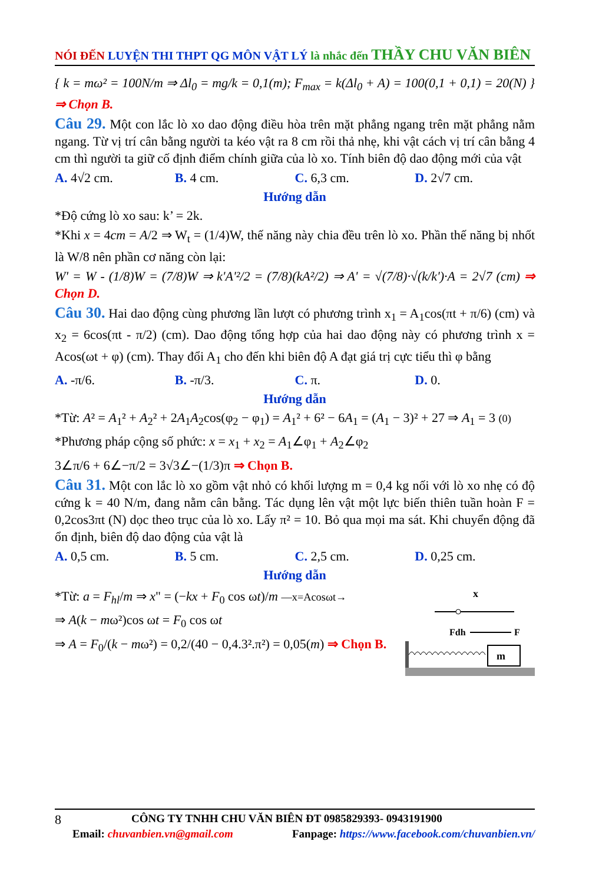NÓI ĐẾN LUYỆN THI THPT QG MÔN VẬT LÝ là nhắc đến THẦY CHU VĂN BIÊN
{ k = mω² = 100N/m ⇒ Δl<sub>0</sub> = mg/k = 0,1(m); F<sub>max</sub> = k(Δl<sub>0</sub> + A) = 100(0,1 + 0,1) = 20(N) } ⇒ Chọn B.
Câu 29. Một con lắc lò xo dao động điều hòa trên mặt phẳng ngang trên mặt phẳng nằm ngang. Từ vị trí cân bằng người ta kéo vật ra 8 cm rồi thả nhẹ, khi vật cách vị trí cân bằng 4 cm thì người ta giữ cố định điểm chính giữa của lò xo. Tính biên độ dao động mới của vật
A. 4√2 cm. B. 4 cm. C. 6,3 cm. D. 2√7 cm.
Hướng dẫn
*Độ cứng lò xo sau: k’ = 2k.
*Khi x = 4cm = A/2 ⇒ W<sub>t</sub> = (1/4)W, thế năng này chia đều trên lò xo. Phần thế năng bị nhốt là W/8 nên phần cơ năng còn lại:
W' = W - (1/8)W = (7/8)W ⇒ k'A'²/2 = (7/8)(kA²/2) ⇒ A' = √(7/8)·√(k/k')·A = 2√7 (cm) ⇒ Chọn D.
Câu 30. Hai dao động cùng phương lần lượt có phương trình x<sub>1</sub> = A<sub>1</sub>cos(πt + π/6) (cm) và x<sub>2</sub> = 6cos(πt - π/2) (cm). Dao động tổng hợp của hai dao động này có phương trình x = Acos(ωt + φ) (cm). Thay đổi A<sub>1</sub> cho đến khi biên độ A đạt giá trị cực tiểu thì φ bằng
A. -π/6. B. -π/3. C. π. D. 0.
Hướng dẫn
*Từ: A² = A<sub>1</sub>² + A<sub>2</sub>² + 2A<sub>1</sub>A<sub>2</sub>cos(φ<sub>2</sub> − φ<sub>1</sub>) = A<sub>1</sub>² + 6² − 6A<sub>1</sub> = (A<sub>1</sub> − 3)² + 27 ⇒ A<sub>1</sub> = 3 (0)
*Phương pháp cộng số phức: x = x<sub>1</sub> + x<sub>2</sub> = A<sub>1</sub>∠φ<sub>1</sub> + A<sub>2</sub>∠φ<sub>2</sub>
3∠π/6 + 6∠−π/2 = 3√3∠−(1/3)π ⇒ Chọn B.
Câu 31. Một con lắc lò xo gồm vật nhỏ có khối lượng m = 0,4 kg nối với lò xo nhẹ có độ cứng k = 40 N/m, đang nằm cân bằng. Tác dụng lên vật một lực biến thiên tuần hoàn F = 0,2cos3πt (N) dọc theo trục của lò xo. Lấy π² = 10. Bỏ qua mọi ma sát. Khi chuyển động đã ổn định, biên độ dao động của vật là
A. 0,5 cm. B. 5 cm. C. 2,5 cm. D. 0,25 cm.
Hướng dẫn
*Từ: a = F<sub>hl</sub>/m ⇒ x" = (−kx + F<sub>0</sub> cos ωt)/m —x=Acosωt→
⇒ A(k − mω²)cos ωt = F<sub>0</sub> cos ωt
⇒ A = F<sub>0</sub>/(k − mω²) = 0,2/(40 − 0,4.3².π²) = 0,05(m) ⇒ Chọn B.
x
Fdh
F
m
8 CÔNG TY TNHH CHU VĂN BIÊN ĐT 0985829393- 0943191900
Email: chuvanbien.vn@gmail.com Fanpage: https://www.facebook.com/chuvanbien.vn/